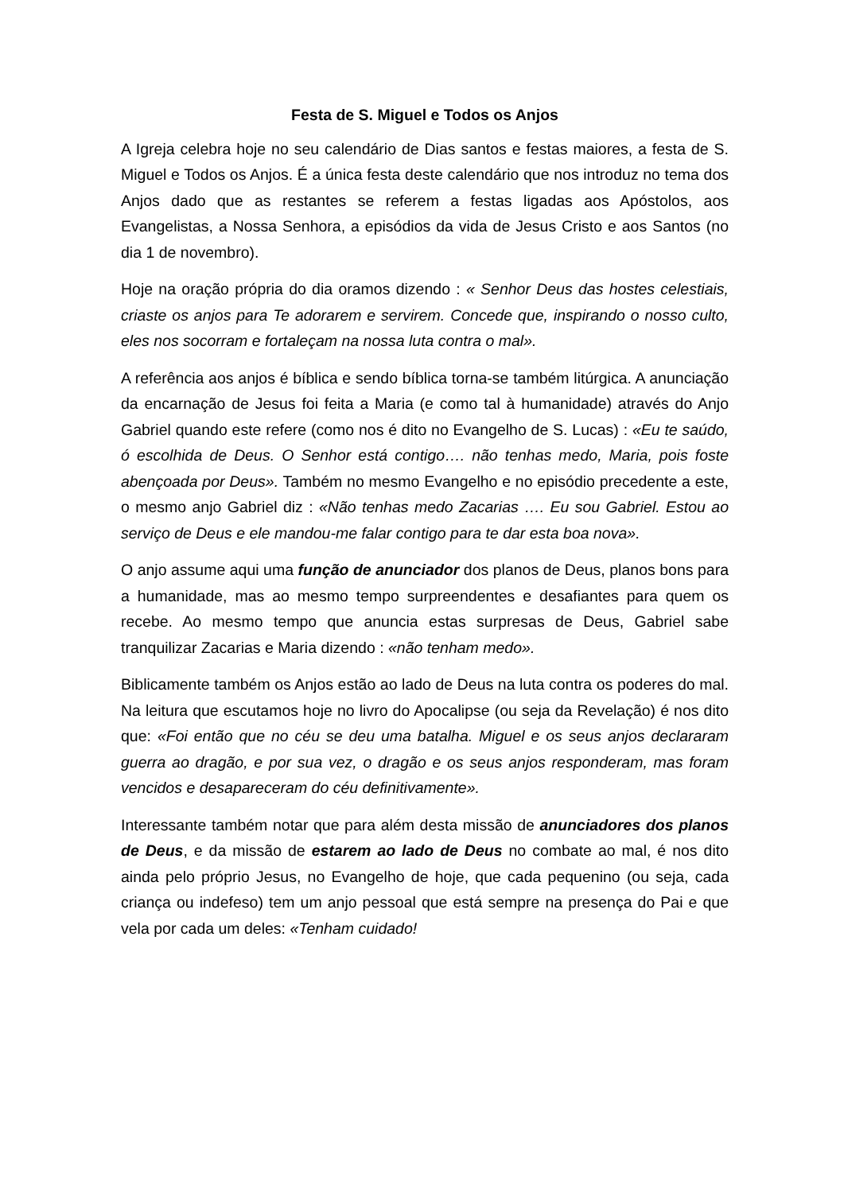Festa de S. Miguel e Todos os Anjos
A Igreja celebra hoje no seu calendário de Dias santos e festas maiores, a festa de S. Miguel e Todos os Anjos. É a única festa deste calendário que nos introduz no tema dos Anjos dado que as restantes se referem a festas ligadas aos Apóstolos, aos Evangelistas, a Nossa Senhora, a episódios da vida de Jesus Cristo e aos Santos (no dia 1 de novembro).
Hoje na oração própria do dia oramos dizendo : « Senhor Deus das hostes celestiais, criaste os anjos para Te adorarem e servirem. Concede que, inspirando o nosso culto, eles nos socorram e fortaleçam na nossa luta contra o mal».
A referência aos anjos é bíblica e sendo bíblica torna-se também litúrgica. A anunciação da encarnação de Jesus foi feita a Maria (e como tal à humanidade) através do Anjo Gabriel quando este refere (como nos é dito no Evangelho de S. Lucas) : «Eu te saúdo, ó escolhida de Deus. O Senhor está contigo…. não tenhas medo, Maria, pois foste abençoada por Deus». Também no mesmo Evangelho e no episódio precedente a este, o mesmo anjo Gabriel diz : «Não tenhas medo Zacarias …. Eu sou Gabriel. Estou ao serviço de Deus e ele mandou-me falar contigo para te dar esta boa nova».
O anjo assume aqui uma função de anunciador dos planos de Deus, planos bons para a humanidade, mas ao mesmo tempo surpreendentes e desafiantes para quem os recebe. Ao mesmo tempo que anuncia estas surpresas de Deus, Gabriel sabe tranquilizar Zacarias e Maria dizendo : «não tenham medo».
Biblicamente também os Anjos estão ao lado de Deus na luta contra os poderes do mal. Na leitura que escutamos hoje no livro do Apocalipse (ou seja da Revelação) é nos dito que: «Foi então que no céu se deu uma batalha. Miguel e os seus anjos declararam guerra ao dragão, e por sua vez, o dragão e os seus anjos responderam, mas foram vencidos e desapareceram do céu definitivamente».
Interessante também notar que para além desta missão de anunciadores dos planos de Deus, e da missão de estarem ao lado de Deus no combate ao mal, é nos dito ainda pelo próprio Jesus, no Evangelho de hoje, que cada pequenino (ou seja, cada criança ou indefeso) tem um anjo pessoal que está sempre na presença do Pai e que vela por cada um deles: «Tenham cuidado!